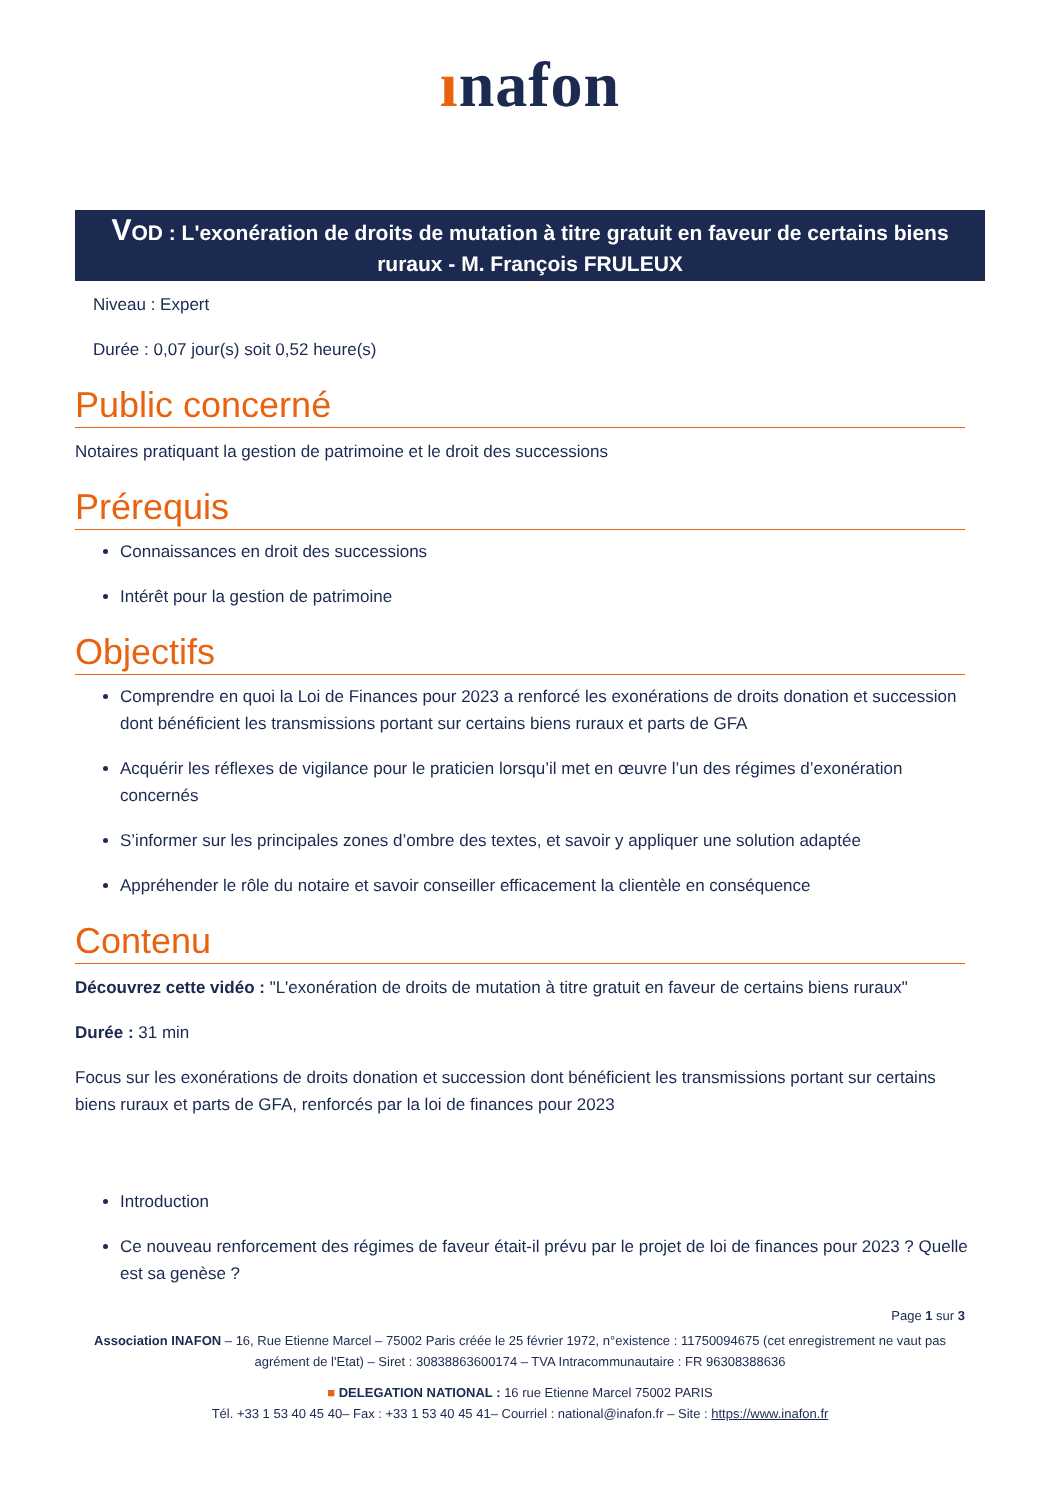ınafon
VOD : L'exonération de droits de mutation à titre gratuit en faveur de certains biens ruraux - M. François FRULEUX
Niveau : Expert
Durée : 0,07 jour(s) soit 0,52 heure(s)
Public concerné
Notaires pratiquant la gestion de patrimoine et le droit des successions
Prérequis
Connaissances en droit des successions
Intérêt pour la gestion de patrimoine
Objectifs
Comprendre en quoi la Loi de Finances pour 2023 a renforcé les exonérations de droits donation et succession dont bénéficient les transmissions portant sur certains biens ruraux et parts de GFA
Acquérir les réflexes de vigilance pour le praticien lorsqu’il met en œuvre l’un des régimes d’exonération concernés
S’informer sur les principales zones d’ombre des textes, et savoir y appliquer une solution adaptée
Appréhender le rôle du notaire et savoir conseiller efficacement la clientèle en conséquence
Contenu
Découvrez cette vidéo : "L'exonération de droits de mutation à titre gratuit en faveur de certains biens ruraux"
Durée : 31 min
Focus sur les exonérations de droits donation et succession dont bénéficient les transmissions portant sur certains biens ruraux et parts de GFA, renforcés par la loi de finances pour 2023
Introduction
Ce nouveau renforcement des régimes de faveur était-il prévu par le projet de loi de finances pour 2023 ? Quelle est sa genèse ?
Page 1 sur 3
Association INAFON – 16, Rue Etienne Marcel – 75002 Paris créée le 25 février 1972, n°existence : 11750094675 (cet enregistrement ne vaut pas agrément de l'Etat) – Siret : 30838863600174 – TVA Intracommunautaire : FR 96308388636
■ DELEGATION NATIONAL : 16 rue Etienne Marcel 75002 PARIS
Tél. +33 1 53 40 45 40– Fax : +33 1 53 40 45 41– Courriel : national@inafon.fr – Site : https://www.inafon.fr